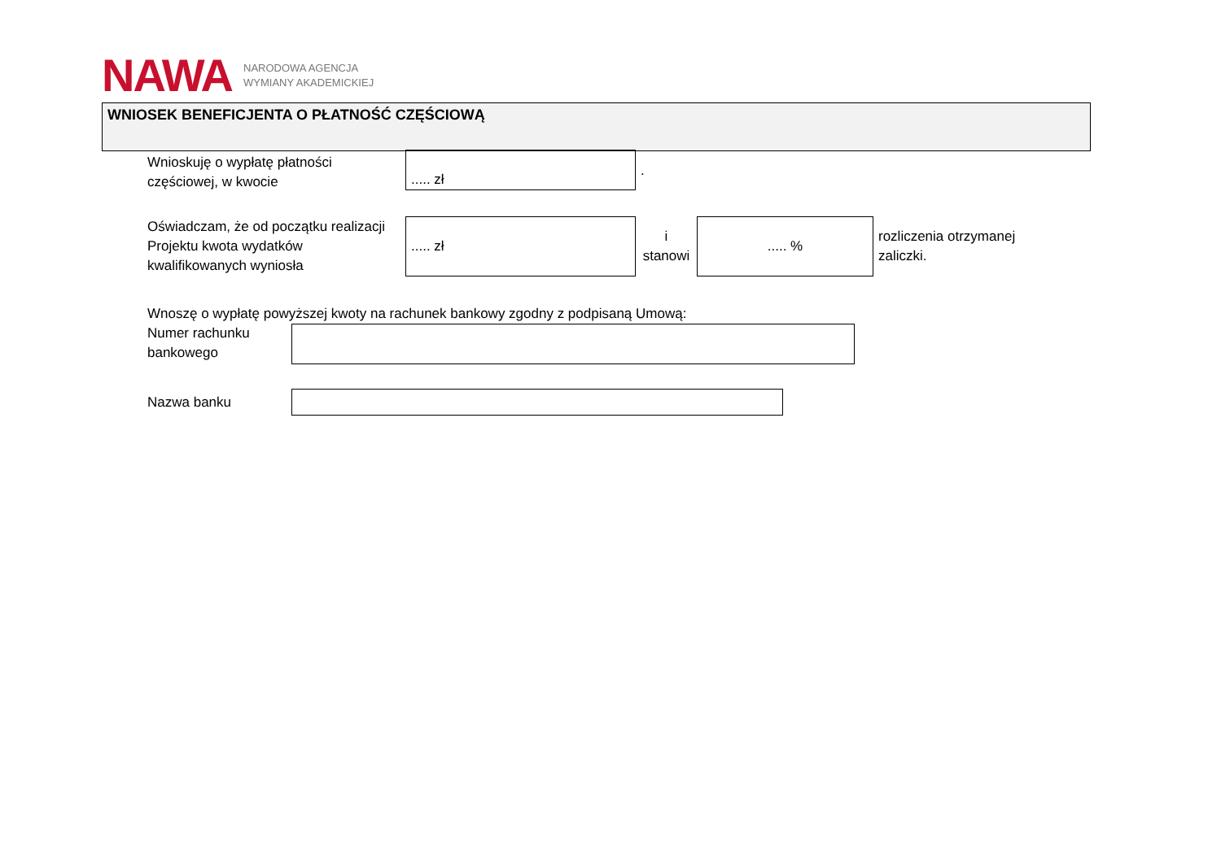NAWA
NARODOWA AGENCJA
WYMIANY AKADEMICKIEJ
WNIOSEK BENEFICJENTA O PŁATNOŚĆ CZĘŚCIOWĄ
Wnioskuję o wypłatę płatności częściowej, w kwocie
..... zł
.
Oświadczam, że od początku realizacji Projektu kwota wydatków kwalifikowanych wyniosła
..... zł
i
stanowi
..... %
rozliczenia otrzymanej
zaliczki.
Wnoszę o wypłatę powyższej kwoty na rachunek bankowy zgodny z podpisaną Umową:
Numer rachunku bankowego
Nazwa banku